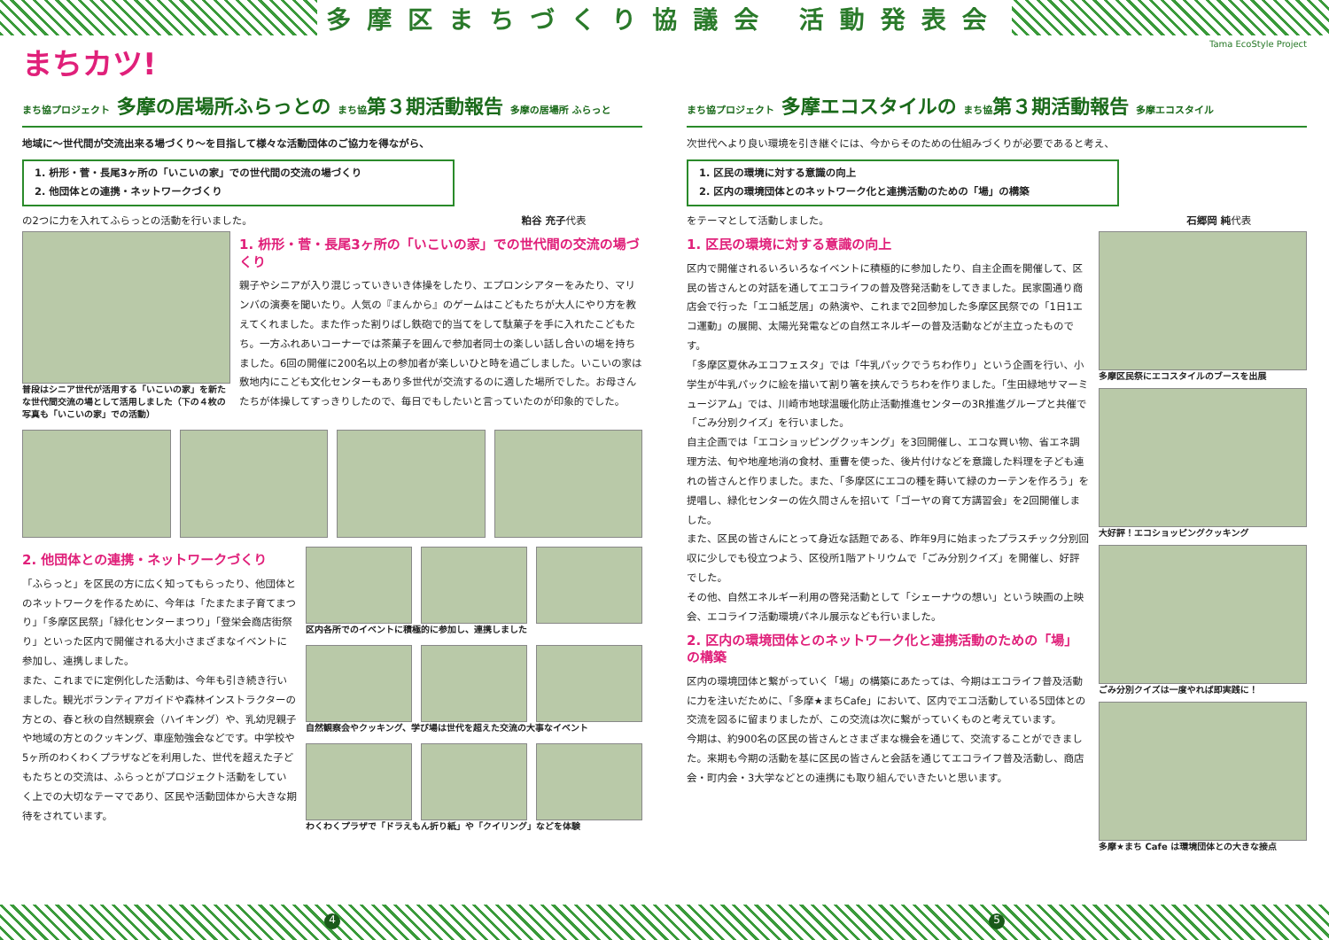多摩区まちづくり協議会 活動発表会
まちカツ!
まち協プロジェクト 多摩の居場所ふらっとの まち協第３期活動報告 多摩の居場所 ふらっと
地域に～世代間が交流出来る場づくり～を目指して様々な活動団体のご協力を得ながら、
1. 枡形・菅・長尾3ヶ所の「いこいの家」での世代間の交流の場づくり
2. 他団体との連携・ネットワークづくり
の2つに力を入れてふらっとの活動を行いました。 粕谷 充子代表
普段はシニア世代が活用する「いこいの家」を新たな世代間交流の場として活用しました（下の４枚の写真も「いこいの家」での活動）
1. 枡形・菅・長尾3ヶ所の「いこいの家」での世代間の交流の場づくり
親子やシニアが入り混じっていきいき体操をしたり、エプロンシアターをみたり、マリンバの演奏を聞いたり。人気の『まんから』のゲームはこどもたちが大人にやり方を教えてくれました。また作った割りばし鉄砲で的当てをして駄菓子を手に入れたこどもたち。一方ふれあいコーナーでは茶菓子を囲んで参加者同士の楽しい話し合いの場を持ちました。6回の開催に200名以上の参加者が楽しいひと時を過ごしました。いこいの家は敷地内にこども文化センターもあり多世代が交流するのに適した場所でした。お母さんたちが体操してすっきりしたので、毎日でもしたいと言っていたのが印象的でした。
2. 他団体との連携・ネットワークづくり
「ふらっと」を区民の方に広く知ってもらったり、他団体とのネットワークを作るために、今年は「たまたま子育てまつり」「多摩区民祭」「緑化センターまつり」「登栄会商店街祭り」といった区内で開催される大小さまざまなイベントに参加し、連携しました。
また、これまでに定例化した活動は、今年も引き続き行いました。観光ボランティアガイドや森林インストラクターの方との、春と秋の自然観察会（ハイキング）や、乳幼児親子や地域の方とのクッキング、車座勉強会などです。中学校や5ヶ所のわくわくプラザなどを利用した、世代を超えた子どもたちとの交流は、ふらっとがプロジェクト活動をしていく上での大切なテーマであり、区民や活動団体から大きな期待をされています。
区内各所でのイベントに積極的に参加し、連携しました
自然観察会やクッキング、学び場は世代を超えた交流の大事なイベント
わくわくプラザで「ドラえもん折り紙」や「クイリング」などを体験
Tama EcoStyle Project
まち協プロジェクト 多摩エコスタイルの まち協第３期活動報告 多摩エコスタイル
次世代へより良い環境を引き継ぐには、今からそのための仕組みづくりが必要であると考え、
1. 区民の環境に対する意識の向上
2. 区内の環境団体とのネットワーク化と連携活動のための「場」の構築
をテーマとして活動しました。 石郷岡 純代表
1. 区民の環境に対する意識の向上
区内で開催されるいろいろなイベントに積極的に参加したり、自主企画を開催して、区民の皆さんとの対話を通してエコライフの普及啓発活動をしてきました。民家園通り商店会で行った「エコ紙芝居」の熱演や、これまで2回参加した多摩区民祭での「1日1エコ運動」の展開、太陽光発電などの自然エネルギーの普及活動などが主立ったものです。
「多摩区夏休みエコフェスタ」では「牛乳パックでうちわ作り」という企画を行い、小学生が牛乳パックに絵を描いて割り箸を挟んでうちわを作りました。「生田緑地サマーミュージアム」では、川崎市地球温暖化防止活動推進センターの3R推進グループと共催で「ごみ分別クイズ」を行いました。
自主企画では「エコショッピングクッキング」を3回開催し、エコな買い物、省エネ調理方法、旬や地産地消の食材、重曹を使った、後片付けなどを意識した料理を子ども連れの皆さんと作りました。また、「多摩区にエコの種を蒔いて緑のカーテンを作ろう」を提唱し、緑化センターの佐久間さんを招いて「ゴーヤの育て方講習会」を2回開催しました。
また、区民の皆さんにとって身近な話題である、昨年9月に始まったプラスチック分別回収に少しでも役立つよう、区役所1階アトリウムで「ごみ分別クイズ」を開催し、好評でした。
その他、自然エネルギー利用の啓発活動として「シェーナウの想い」という映画の上映会、エコライフ活動環境パネル展示なども行いました。
2. 区内の環境団体とのネットワーク化と連携活動のための「場」の構築
区内の環境団体と繋がっていく「場」の構築にあたっては、今期はエコライフ普及活動に力を注いだために、「多摩★まちCafe」において、区内でエコ活動している5団体との交流を図るに留まりましたが、この交流は次に繋がっていくものと考えています。
今期は、約900名の区民の皆さんとさまざまな機会を通じて、交流することができました。来期も今期の活動を基に区民の皆さんと会話を通じてエコライフ普及活動し、商店会・町内会・3大学などとの連携にも取り組んでいきたいと思います。
多摩区民祭にエコスタイルのブースを出展
大好評！エコショッピングクッキング
ごみ分別クイズは一度やれば即実践に！
多摩★まち Cafe は環境団体との大きな接点
4 5